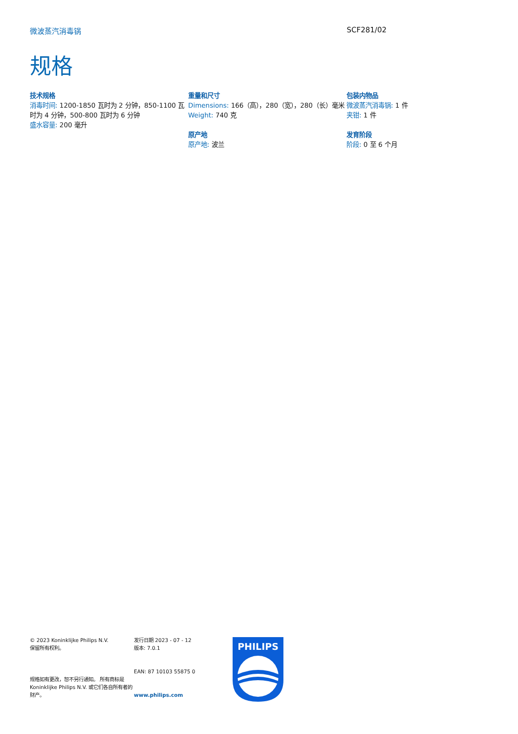微波蒸汽消毒锅 SCF281/02
规格
技术规格
消毒时间: 1200-1850 瓦时为 2 分钟，850-1100 瓦时为 4 分钟，500-800 瓦时为 6 分钟
盛水容量: 200 毫升
重量和尺寸
Dimensions: 166（高），280（宽），280（长）毫米
Weight: 740 克
原产地
原产地: 波兰
包装内物品
微波蒸汽消毒锅: 1 件
夹钳: 1 件
发育阶段
阶段: 0 至 6 个月
© 2023 Koninklijke Philips N.V.
保留所有权利。
规格如有更改，恕不另行通知。 所有商标是 Koninklijke Philips N.V. 或它们各自所有者的财产。
发行日期 2023 - 07 - 12
版本: 7.0.1
EAN: 87 10103 55875 0
www.philips.com
PHILIPS